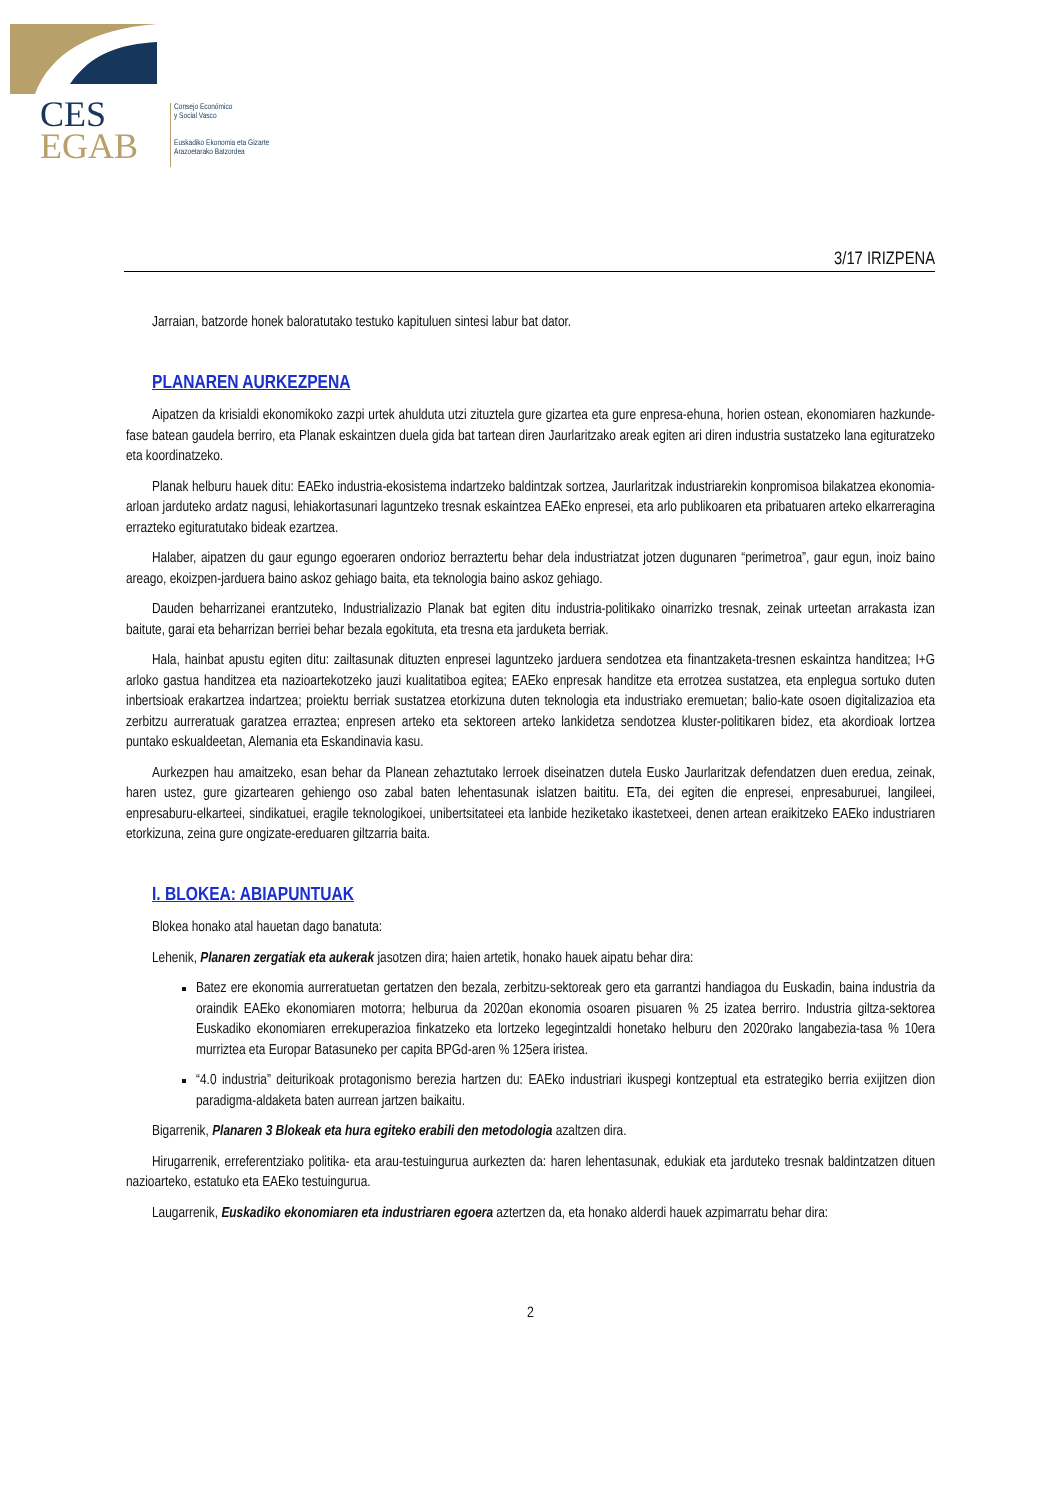CES
EGAB
Consejo Económico
y Social Vasco
Euskadiko Ekonomia eta Gizarte
Arazoetarako Batzordea
3/17 IRIZPENA
Jarraian, batzorde honek baloratutako testuko kapituluen sintesi labur bat dator.
PLANAREN AURKEZPENA
Aipatzen da krisialdi ekonomikoko zazpi urtek ahulduta utzi zituztela gure gizartea eta gure enpresa-ehuna, horien ostean, ekonomiaren hazkunde-fase batean gaudela berriro, eta Planak eskaintzen duela gida bat tartean diren Jaurlaritzako areak egiten ari diren industria sustatzeko lana egituratzeko eta koordinatzeko.
Planak helburu hauek ditu: EAEko industria-ekosistema indartzeko baldintzak sortzea, Jaurlaritzak industriarekin konpromisoa bilakatzea ekonomia-arloan jarduteko ardatz nagusi, lehiakortasunari laguntzeko tresnak eskaintzea EAEko enpresei, eta arlo publikoaren eta pribatuaren arteko elkarreragina errazteko egituratutako bideak ezartzea.
Halaber, aipatzen du gaur egungo egoeraren ondorioz berraztertu behar dela industriatzat jotzen dugunaren “perimetroa”, gaur egun, inoiz baino areago, ekoizpen-jarduera baino askoz gehiago baita, eta teknologia baino askoz gehiago.
Dauden beharrizanei erantzuteko, Industrializazio Planak bat egiten ditu industria-politikako oinarrizko tresnak, zeinak urteetan arrakasta izan baitute, garai eta beharrizan berriei behar bezala egokituta, eta tresna eta jarduketa berriak.
Hala, hainbat apustu egiten ditu: zailtasunak dituzten enpresei laguntzeko jarduera sendotzea eta finantzaketa-tresnen eskaintza handitzea; I+G arloko gastua handitzea eta nazioartekotzeko jauzi kualitatiboa egitea; EAEko enpresak handitze eta errotzea sustatzea, eta enplegua sortuko duten inbertsioak erakartzea indartzea; proiektu berriak sustatzea etorkizuna duten teknologia eta industriako eremuetan; balio-kate osoen digitalizazioa eta zerbitzu aurreratuak garatzea erraztea; enpresen arteko eta sektoreen arteko lankidetza sendotzea kluster-politikaren bidez, eta akordioak lortzea puntako eskualdeetan, Alemania eta Eskandinavia kasu.
Aurkezpen hau amaitzeko, esan behar da Planean zehaztutako lerroek diseinatzen dutela Eusko Jaurlaritzak defendatzen duen eredua, zeinak, haren ustez, gure gizartearen gehiengo oso zabal baten lehentasunak islatzen baititu. ETa, dei egiten die enpresei, enpresaburuei, langileei, enpresaburu-elkarteei, sindikatuei, eragile teknologikoei, unibertsitateei eta lanbide heziketako ikastetxeei, denen artean eraikitzeko EAEko industriaren etorkizuna, zeina gure ongizate-ereduaren giltzarria baita.
I. BLOKEA: ABIAPUNTUAK
Blokea honako atal hauetan dago banatuta:
Lehenik, Planaren zergatiak eta aukerak jasotzen dira; haien artetik, honako hauek aipatu behar dira:
Batez ere ekonomia aurreratuetan gertatzen den bezala, zerbitzu-sektoreak gero eta garrantzi handiagoa du Euskadin, baina industria da oraindik EAEko ekonomiaren motorra; helburua da 2020an ekonomia osoaren pisuaren % 25 izatea berriro. Industria giltza-sektorea Euskadiko ekonomiaren errekuperazioa finkatzeko eta lortzeko legegintzaldi honetako helburu den 2020rako langabezia-tasa % 10era murriztea eta Europar Batasuneko per capita BPGd-aren % 125era iristea.
“4.0 industria” deiturikoak protagonismo berezia hartzen du: EAEko industriari ikuspegi kontzeptual eta estrategiko berria exijitzen dion paradigma-aldaketa baten aurrean jartzen baikaitu.
Bigarrenik, Planaren 3 Blokeak eta hura egiteko erabili den metodologia azaltzen dira.
Hirugarrenik, erreferentziako politika- eta arau-testuingurua aurkezten da: haren lehentasunak, edukiak eta jarduteko tresnak baldintzatzen dituen nazioarteko, estatuko eta EAEko testuingurua.
Laugarrenik, Euskadiko ekonomiaren eta industriaren egoera aztertzen da, eta honako alderdi hauek azpimarratu behar dira:
2